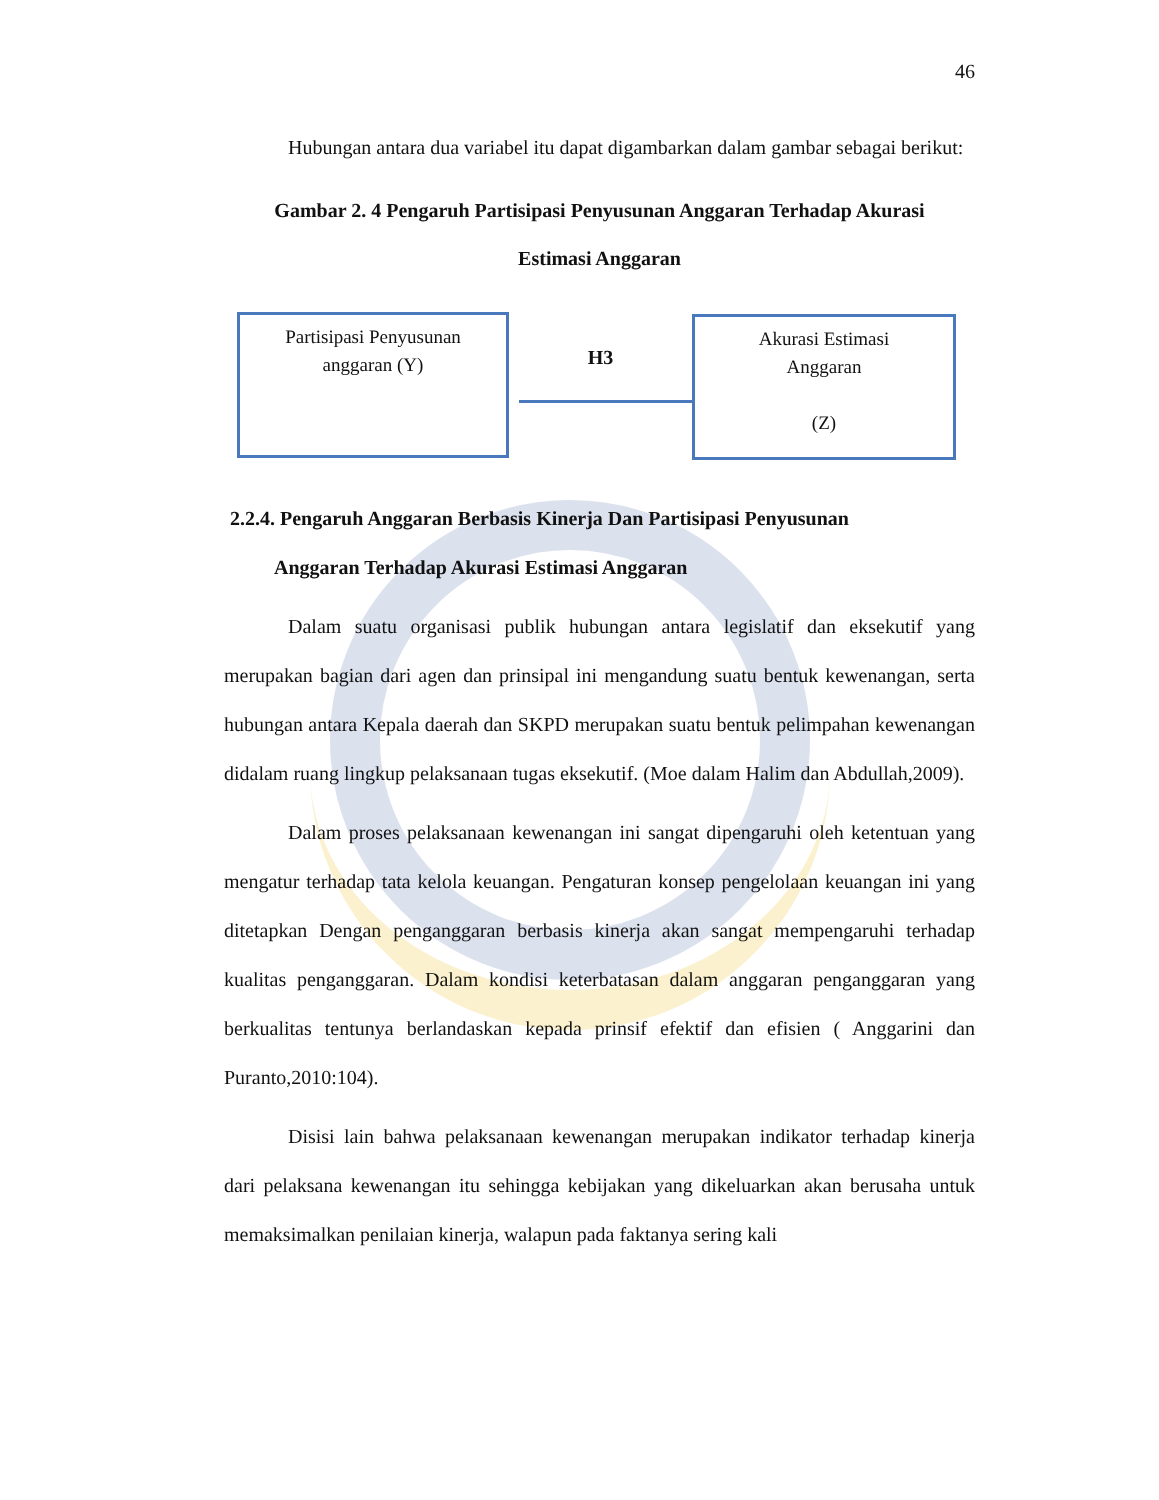46
Hubungan antara dua variabel itu dapat digambarkan dalam gambar sebagai berikut:
Gambar 2. 4 Pengaruh Partisipasi Penyusunan Anggaran Terhadap Akurasi
Estimasi Anggaran
Partisipasi Penyusunan
anggaran (Y)
H3
Akurasi Estimasi
Anggaran
(Z)
2.2.4. Pengaruh Anggaran Berbasis Kinerja Dan Partisipasi Penyusunan
Anggaran Terhadap Akurasi Estimasi Anggaran
Dalam suatu organisasi publik hubungan antara legislatif dan eksekutif yang merupakan bagian dari agen dan prinsipal ini mengandung suatu bentuk kewenangan, serta hubungan antara Kepala daerah dan SKPD merupakan suatu bentuk pelimpahan kewenangan didalam ruang lingkup pelaksanaan tugas eksekutif. (Moe dalam Halim dan Abdullah,2009).
Dalam proses pelaksanaan kewenangan ini sangat dipengaruhi oleh ketentuan yang mengatur terhadap tata kelola keuangan. Pengaturan konsep pengelolaan keuangan ini yang ditetapkan Dengan penganggaran berbasis kinerja akan sangat mempengaruhi terhadap kualitas penganggaran. Dalam kondisi keterbatasan dalam anggaran penganggaran yang berkualitas tentunya berlandaskan kepada prinsif efektif dan efisien ( Anggarini dan Puranto,2010:104).
Disisi lain bahwa pelaksanaan kewenangan merupakan indikator terhadap kinerja dari pelaksana kewenangan itu sehingga kebijakan yang dikeluarkan akan berusaha untuk memaksimalkan penilaian kinerja, walapun pada faktanya sering kali